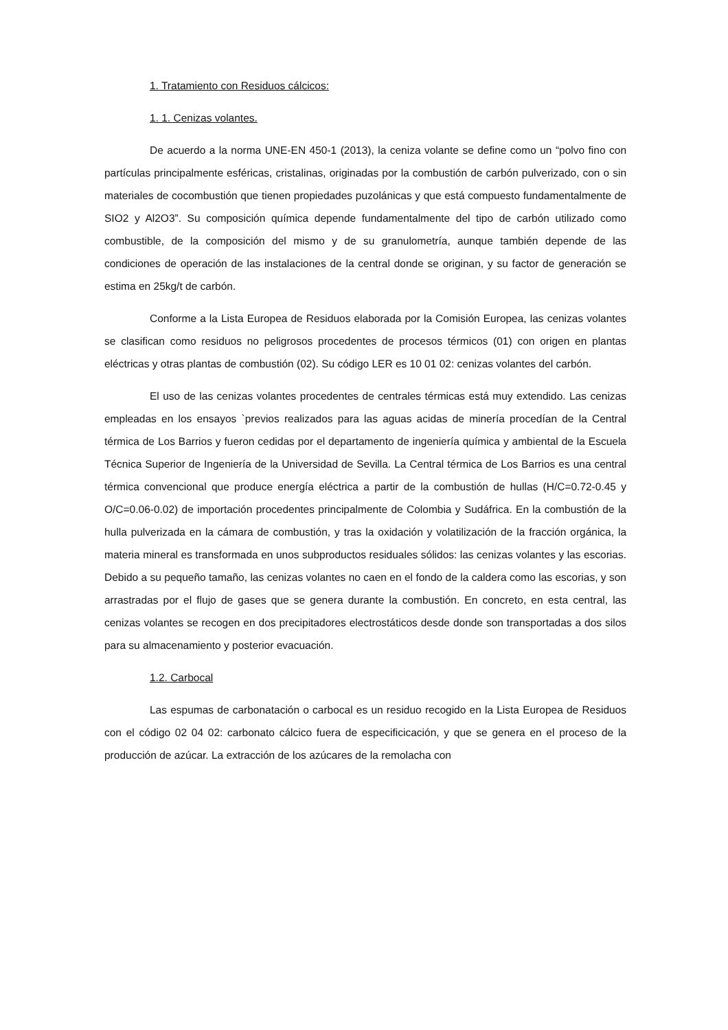1. Tratamiento con Residuos cálcicos:
1. 1. Cenizas volantes.
De acuerdo a la norma UNE-EN 450-1 (2013), la ceniza volante se define como un “polvo fino con partículas principalmente esféricas, cristalinas, originadas por la combustión de carbón pulverizado, con o sin materiales de cocombustión que tienen propiedades puzolánicas y que está compuesto fundamentalmente de SIO2 y Al2O3”. Su composición química depende fundamentalmente del tipo de carbón utilizado como combustible, de la composición del mismo y de su granulometría, aunque también depende de las condiciones de operación de las instalaciones de la central donde se originan, y su factor de generación se estima en 25kg/t de carbón.
Conforme a la Lista Europea de Residuos elaborada por la Comisión Europea, las cenizas volantes se clasifican como residuos no peligrosos procedentes de procesos térmicos (01) con origen en plantas eléctricas y otras plantas de combustión (02). Su código LER es 10 01 02: cenizas volantes del carbón.
El uso de las cenizas volantes procedentes de centrales térmicas está muy extendido. Las cenizas empleadas en los ensayos `previos realizados para las aguas acidas de minería procedían de la Central térmica de Los Barrios y fueron cedidas por el departamento de ingeniería química y ambiental de la Escuela Técnica Superior de Ingeniería de la Universidad de Sevilla. La Central térmica de Los Barrios es una central térmica convencional que produce energía eléctrica a partir de la combustión de hullas (H/C=0.72-0.45 y O/C=0.06-0.02) de importación procedentes principalmente de Colombia y Sudáfrica. En la combustión de la hulla pulverizada en la cámara de combustión, y tras la oxidación y volatilización de la fracción orgánica, la materia mineral es transformada en unos subproductos residuales sólidos: las cenizas volantes y las escorias. Debido a su pequeño tamaño, las cenizas volantes no caen en el fondo de la caldera como las escorias, y son arrastradas por el flujo de gases que se genera durante la combustión. En concreto, en esta central, las cenizas volantes se recogen en dos precipitadores electrostáticos desde donde son transportadas a dos silos para su almacenamiento y posterior evacuación.
1.2. Carbocal
Las espumas de carbonatación o carbocal es un residuo recogido en la Lista Europea de Residuos con el código 02 04 02: carbonato cálcico fuera de especificicación, y que se genera en el proceso de la producción de azúcar. La extracción de los azúcares de la remolacha con